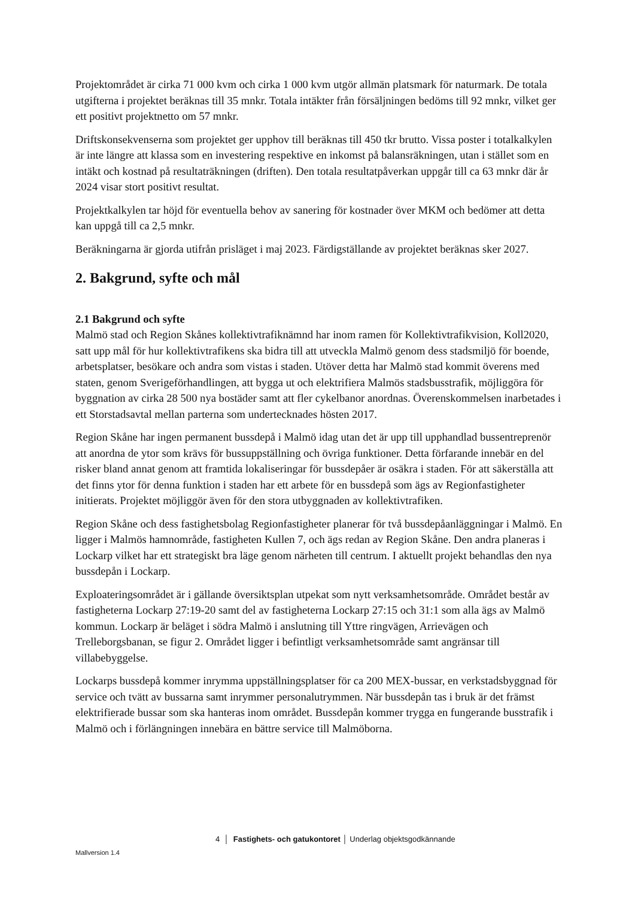Projektområdet är cirka 71 000 kvm och cirka 1 000 kvm utgör allmän platsmark för naturmark. De totala utgifterna i projektet beräknas till 35 mnkr. Totala intäkter från försäljningen bedöms till 92 mnkr, vilket ger ett positivt projektnetto om 57 mnkr.
Driftskonsekvenserna som projektet ger upphov till beräknas till 450 tkr brutto. Vissa poster i totalkalkylen är inte längre att klassa som en investering respektive en inkomst på balansräkningen, utan i stället som en intäkt och kostnad på resultaträkningen (driften). Den totala resultatpåverkan uppgår till ca 63 mnkr där år 2024 visar stort positivt resultat.
Projektkalkylen tar höjd för eventuella behov av sanering för kostnader över MKM och bedömer att detta kan uppgå till ca 2,5 mnkr.
Beräkningarna är gjorda utifrån prisläget i maj 2023. Färdigställande av projektet beräknas sker 2027.
2. Bakgrund, syfte och mål
2.1 Bakgrund och syfte
Malmö stad och Region Skånes kollektivtrafiknämnd har inom ramen för Kollektivtrafikvision, Koll2020, satt upp mål för hur kollektivtrafikens ska bidra till att utveckla Malmö genom dess stadsmiljö för boende, arbetsplatser, besökare och andra som vistas i staden. Utöver detta har Malmö stad kommit överens med staten, genom Sverigeförhandlingen, att bygga ut och elektrifiera Malmös stadsbusstrafik, möjliggöra för byggnation av cirka 28 500 nya bostäder samt att fler cykelbanor anordnas. Överenskommelsen inarbetades i ett Storstadsavtal mellan parterna som undertecknades hösten 2017.
Region Skåne har ingen permanent bussdepå i Malmö idag utan det är upp till upphandlad bussentreprenör att anordna de ytor som krävs för bussuppställning och övriga funktioner. Detta förfarande innebär en del risker bland annat genom att framtida lokaliseringar för bussdepåer är osäkra i staden. För att säkerställa att det finns ytor för denna funktion i staden har ett arbete för en bussdepå som ägs av Regionfastigheter initierats. Projektet möjliggör även för den stora utbyggnaden av kollektivtrafiken.
Region Skåne och dess fastighetsbolag Regionfastigheter planerar för två bussdepåanläggningar i Malmö. En ligger i Malmös hamnområde, fastigheten Kullen 7, och ägs redan av Region Skåne. Den andra planeras i Lockarp vilket har ett strategiskt bra läge genom närheten till centrum. I aktuellt projekt behandlas den nya bussdepån i Lockarp.
Exploateringsområdet är i gällande översiktsplan utpekat som nytt verksamhetsområde. Området består av fastigheterna Lockarp 27:19-20 samt del av fastigheterna Lockarp 27:15 och 31:1 som alla ägs av Malmö kommun. Lockarp är beläget i södra Malmö i anslutning till Yttre ringvägen, Arrievägen och Trelleborgsbanan, se figur 2. Området ligger i befintligt verksamhetsområde samt angränsar till villabebyggelse.
Lockarps bussdepå kommer inrymma uppställningsplatser för ca 200 MEX-bussar, en verkstadsbyggnad för service och tvätt av bussarna samt inrymmer personalutrymmen. När bussdepån tas i bruk är det främst elektrifierade bussar som ska hanteras inom området. Bussdepån kommer trygga en fungerande busstrafik i Malmö och i förlängningen innebära en bättre service till Malmöborna.
4 │ Fastighets- och gatukontoret │ Underlag objektsgodkännande
Mallversion 1.4